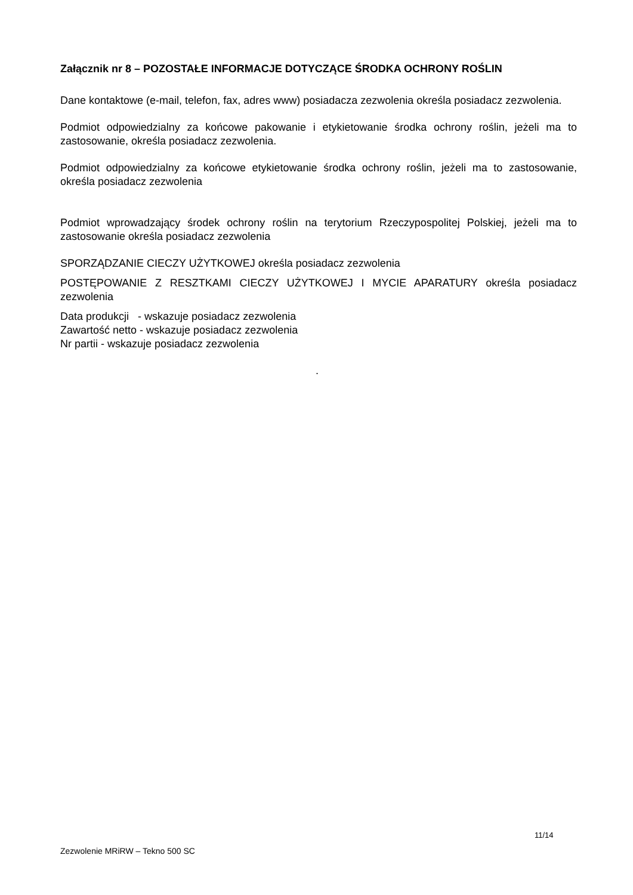Załącznik nr 8 – POZOSTAŁE INFORMACJE DOTYCZĄCE ŚRODKA OCHRONY ROŚLIN
Dane kontaktowe (e-mail, telefon, fax, adres www) posiadacza zezwolenia określa posiadacz zezwolenia.
Podmiot odpowiedzialny za końcowe pakowanie i etykietowanie środka ochrony roślin, jeżeli ma to zastosowanie, określa posiadacz zezwolenia.
Podmiot odpowiedzialny za końcowe etykietowanie środka ochrony roślin, jeżeli ma to zastosowanie, określa posiadacz zezwolenia
Podmiot wprowadzający środek ochrony roślin na terytorium Rzeczypospolitej Polskiej, jeżeli ma to zastosowanie określa posiadacz zezwolenia
SPORZĄDZANIE CIECZY UŻYTKOWEJ określa posiadacz zezwolenia
POSTĘPOWANIE Z RESZTKAMI CIECZY UŻYTKOWEJ I MYCIE APARATURY określa posiadacz zezwolenia
Data produkcji - wskazuje posiadacz zezwolenia
Zawartość netto - wskazuje posiadacz zezwolenia
Nr partii - wskazuje posiadacz zezwolenia
.
11/14
Zezwolenie MRiRW – Tekno 500 SC